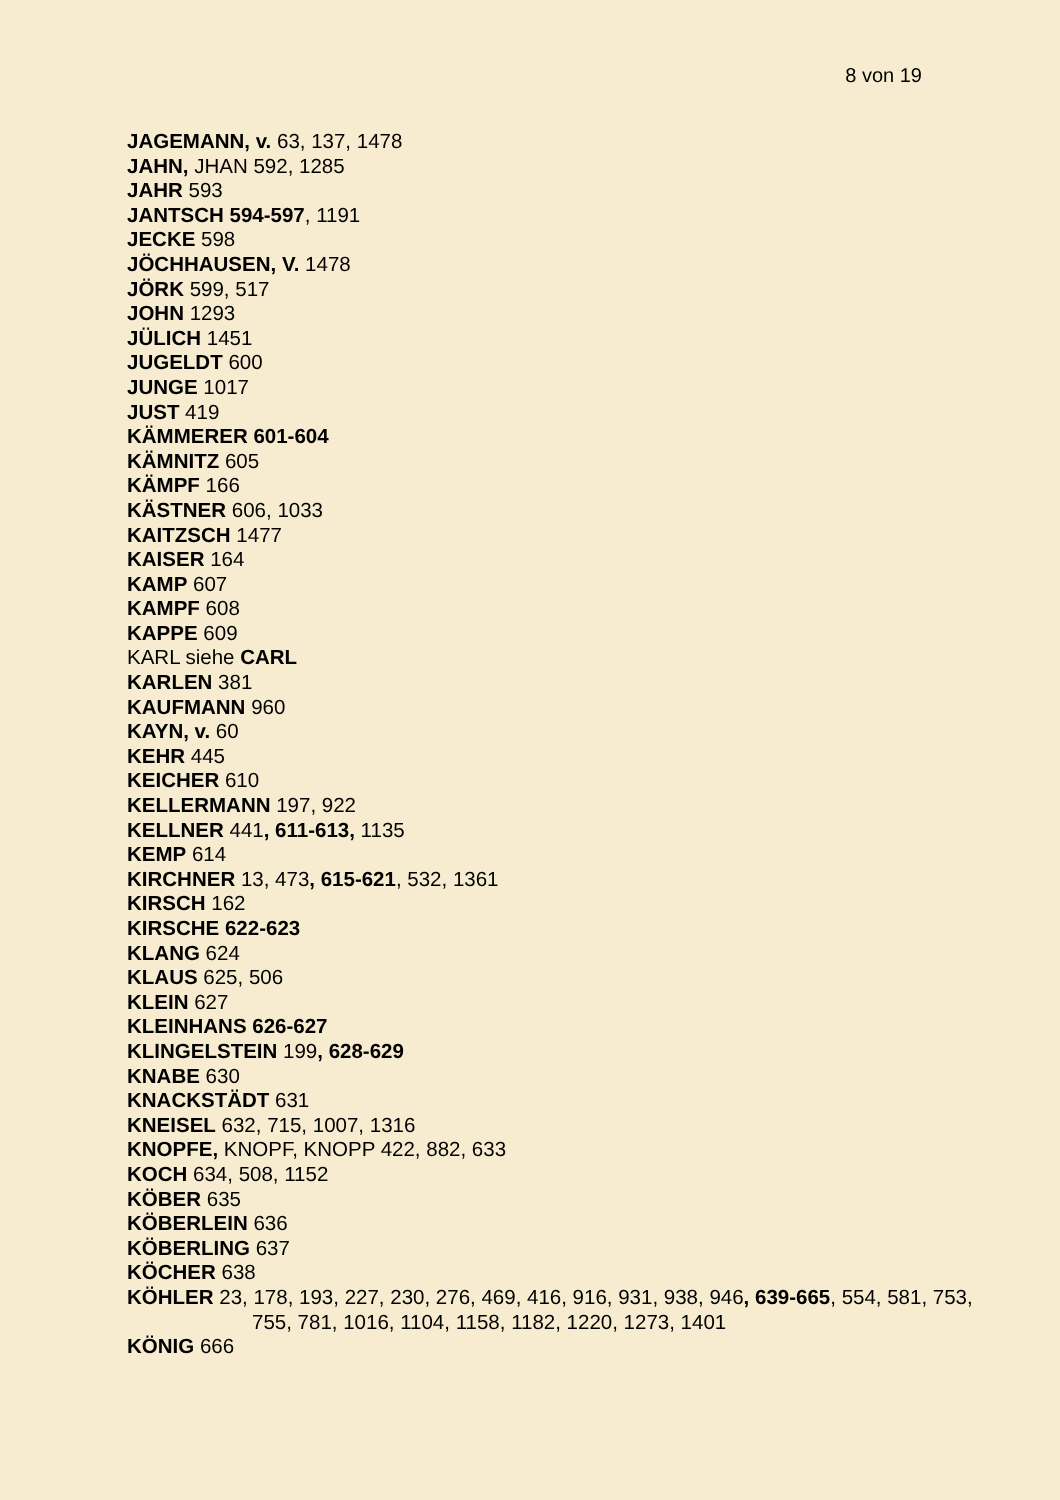8 von 19
JAGEMANN, v. 63, 137, 1478
JAHN, JHAN 592, 1285
JAHR 593
JANTSCH 594-597, 1191
JECKE 598
JÖCHHAUSEN, V. 1478
JÖRK 599, 517
JOHN 1293
JÜLICH 1451
JUGELDT 600
JUNGE 1017
JUST 419
KÄMMERER 601-604
KÄMNITZ 605
KÄMPF 166
KÄSTNER 606, 1033
KAITZSCH 1477
KAISER 164
KAMP 607
KAMPF 608
KAPPE 609
KARL siehe CARL
KARLEN 381
KAUFMANN 960
KAYN, v. 60
KEHR 445
KEICHER 610
KELLERMANN 197, 922
KELLNER 441, 611-613, 1135
KEMP 614
KIRCHNER 13, 473, 615-621, 532, 1361
KIRSCH 162
KIRSCHE 622-623
KLANG 624
KLAUS 625, 506
KLEIN 627
KLEINHANS 626-627
KLINGELSTEIN 199, 628-629
KNABE 630
KNACKSTÄDT 631
KNEISEL 632, 715, 1007, 1316
KNOPFE, KNOPF, KNOPP 422, 882, 633
KOCH 634, 508, 1152
KÖBER 635
KÖBERLEIN 636
KÖBERLING 637
KÖCHER 638
KÖHLER 23, 178, 193, 227, 230, 276, 469, 416, 916, 931, 938, 946, 639-665, 554, 581, 753, 755, 781, 1016, 1104, 1158, 1182, 1220, 1273, 1401
KÖNIG 666